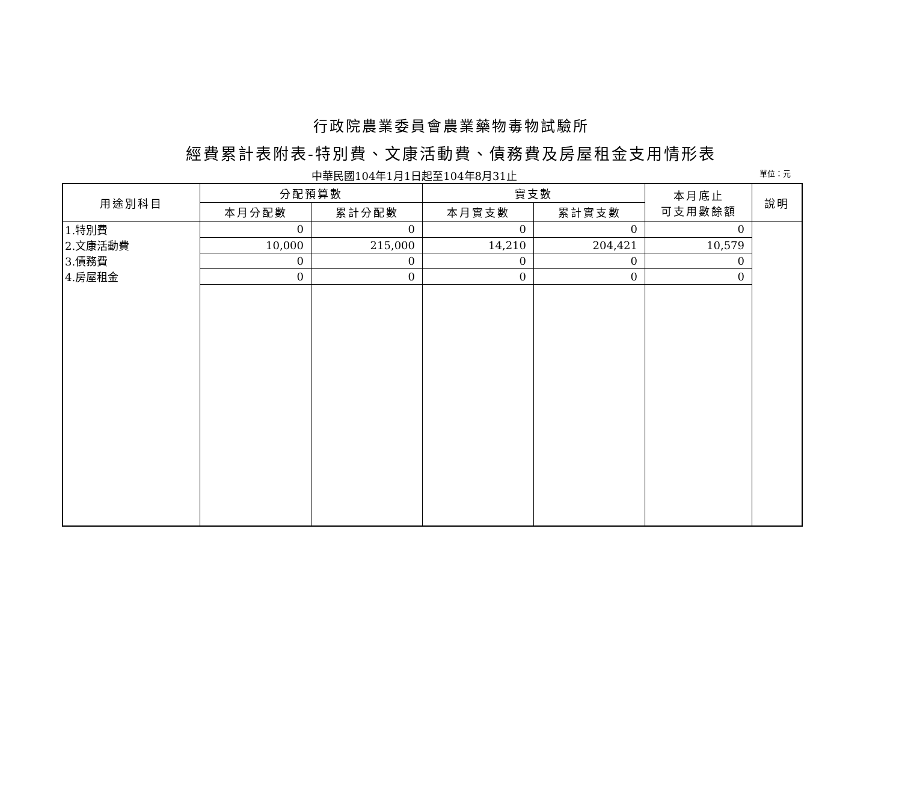行政院農業委員會農業藥物毒物試驗所
經費累計表附表-特別費、文康活動費、債務費及房屋租金支用情形表
中華民國104年1月1日起至104年8月31止
單位：元
| 用途別科目 | 分配預算數 | | 實支數 | | 本月底止 可支用數餘額 | 說明 |
| --- | --- | --- | --- | --- | --- | --- |
| | 本月分配數 | 累計分配數 | 本月實支數 | 累計實支數 | | |
| 1.特別費 | 0 | 0 | 0 | 0 | 0 | |
| 2.文康活動費 | 10,000 | 215,000 | 14,210 | 204,421 | 10,579 | |
| 3.債務費 | 0 | 0 | 0 | 0 | 0 | |
| 4.房屋租金 | 0 | 0 | 0 | 0 | 0 | |